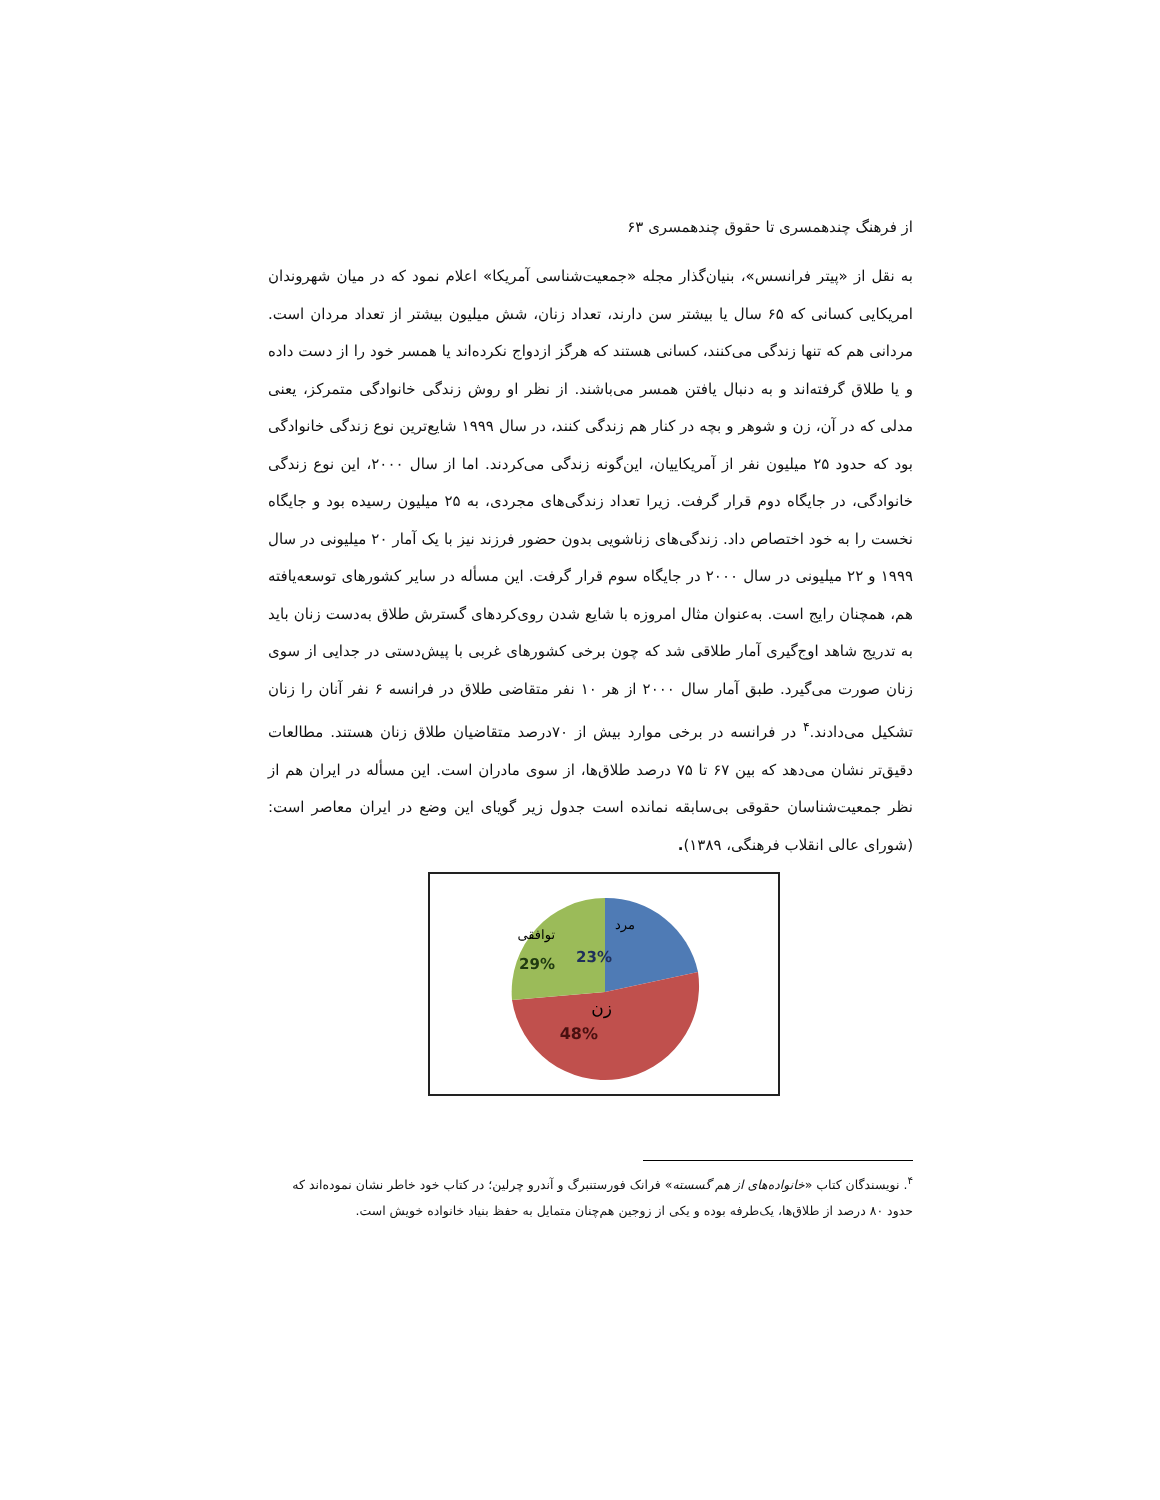از فرهنگ چندهمسری تا حقوق چندهمسری ۶۳
به نقل از «پیتر فرانسس»، بنیان‌گذار مجله «جمعیت‌شناسی آمریکا» اعلام نمود که در میان شهروندان امریکایی کسانی که ۶۵ سال یا بیشتر سن دارند، تعداد زنان، شش میلیون بیشتر از تعداد مردان است. مردانی هم که تنها زندگی می‌کنند، کسانی هستند که هرگز ازدواج نکرده‌اند یا همسر خود را از دست داده و یا طلاق گرفته‌اند و به دنبال یافتن همسر می‌باشند. از نظر او روش زندگی خانوادگی متمرکز، یعنی مدلی که در آن، زن و شوهر و بچه در کنار هم زندگی کنند، در سال ۱۹۹۹ شایع‌ترین نوع زندگی خانوادگی بود که حدود ۲۵ میلیون نفر از آمریکاییان، این‌گونه زندگی می‌کردند. اما از سال ۲۰۰۰، این نوع زندگی خانوادگی، در جایگاه دوم قرار گرفت. زیرا تعداد زندگی‌های مجردی، به ۲۵ میلیون رسیده بود و جایگاه نخست را به خود اختصاص داد. زندگی‌های زناشویی بدون حضور فرزند نیز با یک آمار ۲۰ میلیونی در سال ۱۹۹۹ و ۲۲ میلیونی در سال ۲۰۰۰ در جایگاه سوم قرار گرفت. این مسأله در سایر کشورهای توسعه‌یافته هم، همچنان رایج است. به‌عنوان مثال امروزه با شایع شدن روی‌کردهای گسترش طلاق به‌دست زنان باید به تدریج شاهد اوج‌گیری آمار طلاقی شد که چون برخی کشورهای غربی با پیش‌دستی در جدایی از سوی زنان صورت می‌گیرد. طبق آمار سال ۲۰۰۰ از هر ۱۰ نفر متقاضی طلاق در فرانسه ۶ نفر آنان را زنان تشکیل می‌دادند.<sup>۴</sup> در فرانسه در برخی موارد بیش از ۷۰درصد متقاضیان طلاق زنان هستند. مطالعات دقیق‌تر نشان می‌دهد که بین ۶۷ تا ۷۵ درصد طلاق‌ها، از سوی مادران است. این مسأله در ایران هم از نظر جمعیت‌شناسان حقوقی بی‌سابقه نمانده است جدول زیر گویای این وضع در ایران معاصر است: (شورای عالی انقلاب فرهنگی، ۱۳۸۹).
مرد
23%
توافقی
29%
زن
48%
<sup>۴</sup>. نویسندگان کتاب «خانواده‌های از هم گسسته» فرانک فورستنبرگ و آندرو چرلین؛ در کتاب خود خاطر نشان نموده‌اند که حدود ۸۰ درصد از طلاق‌ها، یک‌طرفه بوده و یکی از زوجین هم‌چنان متمایل به حفظ بنیاد خانواده خویش است.